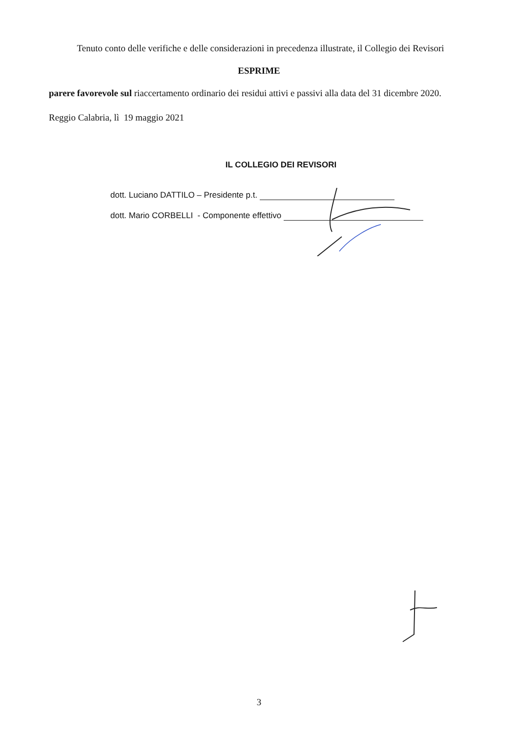Tenuto conto delle verifiche e delle considerazioni in precedenza illustrate, il Collegio dei Revisori
ESPRIME
parere favorevole sul riaccertamento ordinario dei residui attivi e passivi alla data del 31 dicembre 2020.
Reggio Calabria, lì 19 maggio 2021
IL COLLEGIO DEI REVISORI
dott. Luciano DATTILO – Presidente p.t.
dott. Mario CORBELLI - Componente effettivo
3